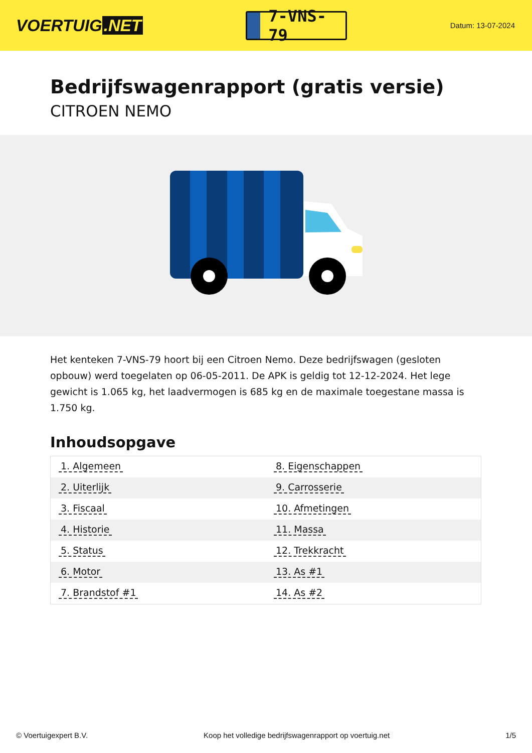VOERTUIG.NET
7-VNS-79
Datum: 13-07-2024
Bedrijfswagenrapport (gratis versie)
CITROEN NEMO
Het kenteken 7-VNS-79 hoort bij een Citroen Nemo. Deze bedrijfswagen (gesloten opbouw) werd toegelaten op 06-05-2011. De APK is geldig tot 12-12-2024. Het lege gewicht is 1.065 kg, het laadvermogen is 685 kg en de maximale toegestane massa is 1.750 kg.
Inhoudsopgave
| 1. Algemeen | 8. Eigenschappen |
| 2. Uiterlijk | 9. Carrosserie |
| 3. Fiscaal | 10. Afmetingen |
| 4. Historie | 11. Massa |
| 5. Status | 12. Trekkracht |
| 6. Motor | 13. As #1 |
| 7. Brandstof #1 | 14. As #2 |
© Voertuigexpert B.V. Koop het volledige bedrijfswagenrapport op voertuig.net 1/5